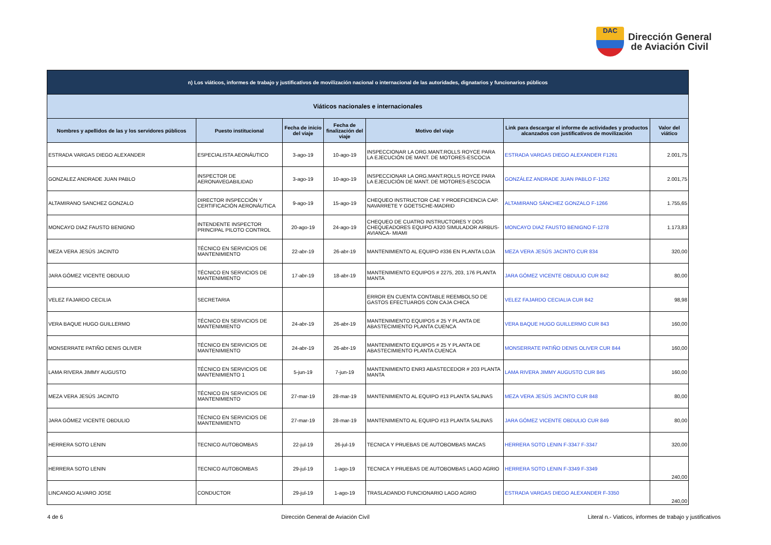DAC
Dirección General
de Aviación Civil
| n) Los viáticos, informes de trabajo y justificativos de movilización nacional o internacional de las autoridades, dignatarios y funcionarios públicos | | | | | | |
| Viáticos nacionales e internacionales | | | | | | |
| Nombres y apellidos de las y los servidores públicos | Puesto institucional | Fecha de inicio del viaje | Fecha de finalización del viaje | Motivo del viaje | Link para descargar el informe de actividades y productos alcanzados con justificativos de movilización | Valor del viático |
| ESTRADA VARGAS DIEGO ALEXANDER | ESPECIALISTA AEONÁUTICO | 3-ago-19 | 10-ago-19 | INSPECCIONAR LA ORG.MANT.ROLLS ROYCE PARA LA EJECUCIÓN DE MANT. DE MOTORES-ESCOCIA | ESTRADA VARGAS DIEGO ALEXANDER F1261 | 2.001,75 |
| GONZALEZ ANDRADE JUAN PABLO | INSPECTOR DE AERONAVEGABILIDAD | 3-ago-19 | 10-ago-19 | INSPECCIONAR LA ORG.MANT.ROLLS ROYCE PARA LA EJECUCIÓN DE MANT. DE MOTORES-ESCOCIA | GONZÁLEZ ANDRADE JUAN PABLO F-1262 | 2.001,75 |
| ALTAMIRANO SANCHEZ GONZALO | DIRECTOR INSPECCIÓN Y CERTIFICACIÓN AERONÁUTICA | 9-ago-19 | 15-ago-19 | CHEQUEO INSTRUCTOR CAE Y PROEFICIENCIA CAP. NAVARRETE Y GOETSCHE-MADRID | ALTAMIRANO SÁNCHEZ GONZALO F-1266 | 1.755,65 |
| MONCAYO DIAZ FAUSTO BENIGNO | INTENDENTE INSPECTOR PRINCIPAL PILOTO CONTROL | 20-ago-19 | 24-ago-19 | CHEQUEO DE CUATRO INSTRUCTORES Y DOS CHEQUEADORES EQUIPO A320 SIMULADOR AIRBUS-AVIANCA- MIAMI | MONCAYO DIAZ FAUSTO BENIGNO F-1278 | 1.173,83 |
| MEZA VERA JESÚS JACINTO | TÉCNICO EN SERVICIOS DE MANTENIMIENTO | 22-abr-19 | 26-abr-19 | MANTENIMIENTO AL EQUIPO #336 EN PLANTA LOJA | MEZA VERA JESÚS JACINTO CUR 834 | 320,00 |
| JARA GÓMEZ VICENTE OBDULIO | TÉCNICO EN SERVICIOS DE MANTENIMIENTO | 17-abr-19 | 18-abr-19 | MANTENIMIENTO EQUIPOS # 2275, 203, 176 PLANTA MANTA | JARA GÓMEZ VICENTE OBDULIO CUR 842 | 80,00 |
| VELEZ FAJARDO CECILIA | SECRETARIA | | | ERROR EN CUENTA CONTABLE REEMBOLSO DE GASTOS EFECTUAROS CON CAJA CHICA | VELEZ FAJARDO CECIALIA CUR 842 | 98,98 |
| VERA BAQUE HUGO GUILLERMO | TÉCNICO EN SERVICIOS DE MANTENIMIENTO | 24-abr-19 | 26-abr-19 | MANTENIMIENTO EQUIPOS # 25 Y PLANTA DE ABASTECIMIENTO PLANTA CUENCA | VERA BAQUE HUGO GUILLERMO CUR 843 | 160,00 |
| MONSERRATE PATIÑO DENIS OLIVER | TÉCNICO EN SERVICIOS DE MANTENIMIENTO | 24-abr-19 | 26-abr-19 | MANTENIMIENTO EQUIPOS # 25 Y PLANTA DE ABASTECIMIENTO PLANTA CUENCA | MONSERRATE PATIÑO DENIS OLIVER CUR 844 | 160,00 |
| LAMA RIVERA JIMMY AUGUSTO | TÉCNICO EN SERVICIOS DE MANTENIMIENTO 1 | 5-jun-19 | 7-jun-19 | MANTENIMIENTO ENR3 ABASTECEDOR # 203 PLANTA MANTA | LAMA RIVERA JIMMY AUGUSTO CUR 845 | 160,00 |
| MEZA VERA JESÚS JACINTO | TÉCNICO EN SERVICIOS DE MANTENIMIENTO | 27-mar-19 | 28-mar-19 | MANTENIMIENTO AL EQUIPO #13 PLANTA SALINAS | MEZA VERA JESÚS JACINTO CUR 848 | 80,00 |
| JARA GÓMEZ VICENTE OBDULIO | TÉCNICO EN SERVICIOS DE MANTENIMIENTO | 27-mar-19 | 28-mar-19 | MANTENIMIENTO AL EQUIPO #13 PLANTA SALINAS | JARA GÓMEZ VICENTE OBDULIO CUR 849 | 80,00 |
| HERRERA SOTO LENIN | TECNICO AUTOBOMBAS | 22-jul-19 | 26-jul-19 | TECNICA Y PRUEBAS DE AUTOBOMBAS MACAS | HERRERA SOTO LENIN F-3347 F-3347 | 320,00 |
| HERRERA SOTO LENIN | TECNICO AUTOBOMBAS | 29-jul-19 | 1-ago-19 | TECNICA Y PRUEBAS DE AUTOBOMBAS LAGO AGRIO | HERRERA SOTO LENIN F-3349 F-3349 | 240,00 |
| LINCANGO ALVARO JOSE | CONDUCTOR | 29-jul-19 | 1-ago-19 | TRASLADANDO FUNCIONARIO LAGO AGRIO | ESTRADA VARGAS DIEGO ALEXANDER F-3350 | 240,00 |
4 de 6 Dirección General de Aviación Civíl Literal n.- Viaticos, informes de trabajo y justificativos